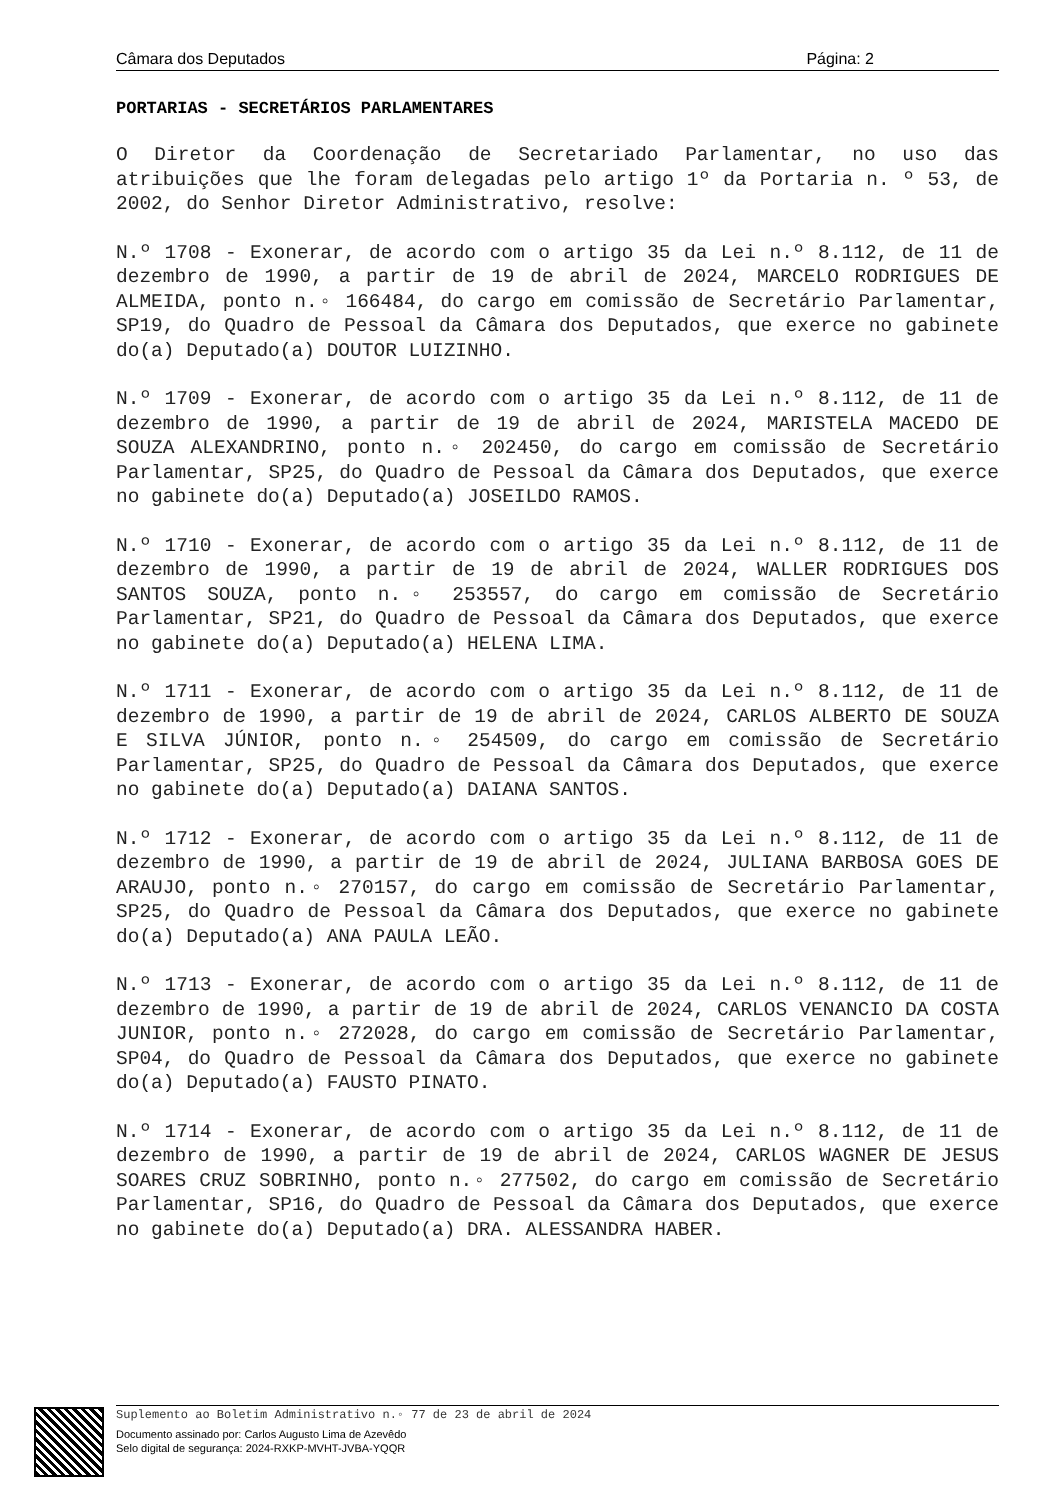Câmara dos Deputados Página: 2
PORTARIAS - SECRETÁRIOS PARLAMENTARES
O Diretor da Coordenação de Secretariado Parlamentar, no uso das atribuições que lhe foram delegadas pelo artigo 1º da Portaria n. º 53, de 2002, do Senhor Diretor Administrativo, resolve:
N.º 1708 - Exonerar, de acordo com o artigo 35 da Lei n.º 8.112, de 11 de dezembro de 1990, a partir de 19 de abril de 2024, MARCELO RODRIGUES DE ALMEIDA, ponto n.◦ 166484, do cargo em comissão de Secretário Parlamentar, SP19, do Quadro de Pessoal da Câmara dos Deputados, que exerce no gabinete do(a) Deputado(a) DOUTOR LUIZINHO.
N.º 1709 - Exonerar, de acordo com o artigo 35 da Lei n.º 8.112, de 11 de dezembro de 1990, a partir de 19 de abril de 2024, MARISTELA MACEDO DE SOUZA ALEXANDRINO, ponto n.◦ 202450, do cargo em comissão de Secretário Parlamentar, SP25, do Quadro de Pessoal da Câmara dos Deputados, que exerce no gabinete do(a) Deputado(a) JOSEILDO RAMOS.
N.º 1710 - Exonerar, de acordo com o artigo 35 da Lei n.º 8.112, de 11 de dezembro de 1990, a partir de 19 de abril de 2024, WALLER RODRIGUES DOS SANTOS SOUZA, ponto n.◦ 253557, do cargo em comissão de Secretário Parlamentar, SP21, do Quadro de Pessoal da Câmara dos Deputados, que exerce no gabinete do(a) Deputado(a) HELENA LIMA.
N.º 1711 - Exonerar, de acordo com o artigo 35 da Lei n.º 8.112, de 11 de dezembro de 1990, a partir de 19 de abril de 2024, CARLOS ALBERTO DE SOUZA E SILVA JÚNIOR, ponto n.◦ 254509, do cargo em comissão de Secretário Parlamentar, SP25, do Quadro de Pessoal da Câmara dos Deputados, que exerce no gabinete do(a) Deputado(a) DAIANA SANTOS.
N.º 1712 - Exonerar, de acordo com o artigo 35 da Lei n.º 8.112, de 11 de dezembro de 1990, a partir de 19 de abril de 2024, JULIANA BARBOSA GOES DE ARAUJO, ponto n.◦ 270157, do cargo em comissão de Secretário Parlamentar, SP25, do Quadro de Pessoal da Câmara dos Deputados, que exerce no gabinete do(a) Deputado(a) ANA PAULA LEÃO.
N.º 1713 - Exonerar, de acordo com o artigo 35 da Lei n.º 8.112, de 11 de dezembro de 1990, a partir de 19 de abril de 2024, CARLOS VENANCIO DA COSTA JUNIOR, ponto n.◦ 272028, do cargo em comissão de Secretário Parlamentar, SP04, do Quadro de Pessoal da Câmara dos Deputados, que exerce no gabinete do(a) Deputado(a) FAUSTO PINATO.
N.º 1714 - Exonerar, de acordo com o artigo 35 da Lei n.º 8.112, de 11 de dezembro de 1990, a partir de 19 de abril de 2024, CARLOS WAGNER DE JESUS SOARES CRUZ SOBRINHO, ponto n.◦ 277502, do cargo em comissão de Secretário Parlamentar, SP16, do Quadro de Pessoal da Câmara dos Deputados, que exerce no gabinete do(a) Deputado(a) DRA. ALESSANDRA HABER.
Suplemento ao Boletim Administrativo n.◦ 77 de 23 de abril de 2024
Documento assinado por: Carlos Augusto Lima de Azevêdo
Selo digital de segurança: 2024-RXKP-MVHT-JVBA-YQQR